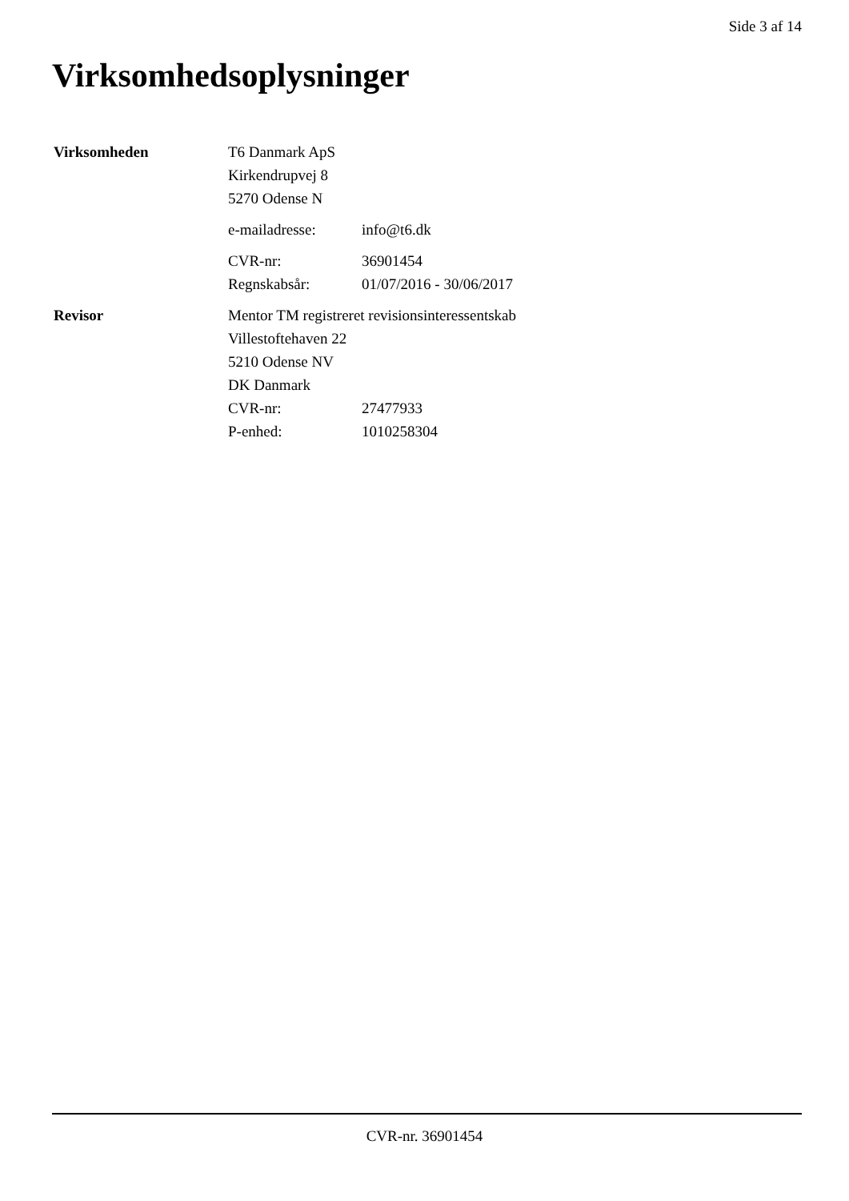Side 3 af 14
Virksomhedsoplysninger
| Virksomheden | T6 Danmark ApS | |
| | Kirkendrupvej 8 | |
| | 5270 Odense N | |
| | e-mailadresse: | info@t6.dk |
| | CVR-nr: | 36901454 |
| | Regnskabsår: | 01/07/2016 - 30/06/2017 |
| Revisor | Mentor TM registreret revisionsinteressentskab | |
| | Villestoftehaven 22 | |
| | 5210 Odense NV | |
| | DK Danmark | |
| | CVR-nr: | 27477933 |
| | P-enhed: | 1010258304 |
CVR-nr. 36901454